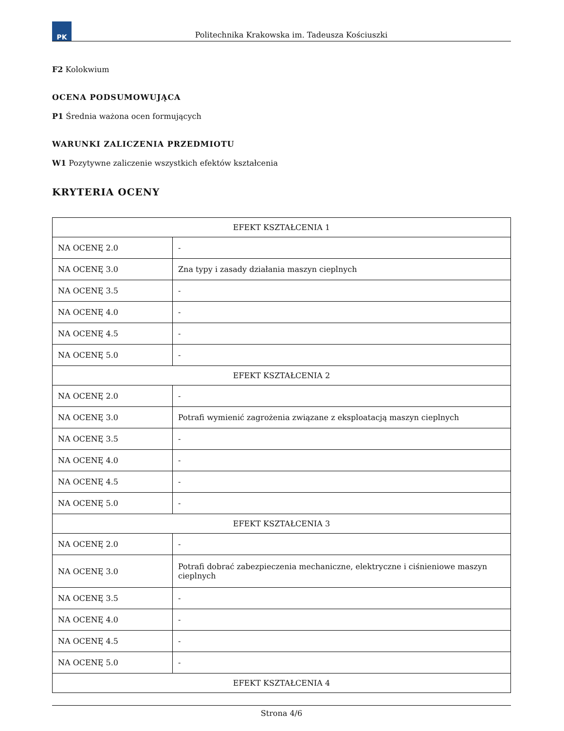PK
Politechnika Krakowska im. Tadeusza Kościuszki
F2 Kolokwium
OCENA PODSUMOWUJĄCA
P1 Średnia ważona ocen formujących
WARUNKI ZALICZENIA PRZEDMIOTU
W1 Pozytywne zaliczenie wszystkich efektów kształcenia
KRYTERIA OCENY
| EFEKT KSZTAŁCENIA 1 | |
| --- | --- |
| NA OCENĘ 2.0 | - |
| NA OCENĘ 3.0 | Zna typy i zasady działania maszyn cieplnych |
| NA OCENĘ 3.5 | - |
| NA OCENĘ 4.0 | - |
| NA OCENĘ 4.5 | - |
| NA OCENĘ 5.0 | - |
| EFEKT KSZTAŁCENIA 2 | |
| NA OCENĘ 2.0 | - |
| NA OCENĘ 3.0 | Potrafi wymienić zagrożenia związane z eksploatacją maszyn cieplnych |
| NA OCENĘ 3.5 | - |
| NA OCENĘ 4.0 | - |
| NA OCENĘ 4.5 | - |
| NA OCENĘ 5.0 | - |
| EFEKT KSZTAŁCENIA 3 | |
| NA OCENĘ 2.0 | - |
| NA OCENĘ 3.0 | Potrafi dobrać zabezpieczenia mechaniczne, elektryczne i ciśnieniowe maszyn cieplnych |
| NA OCENĘ 3.5 | - |
| NA OCENĘ 4.0 | - |
| NA OCENĘ 4.5 | - |
| NA OCENĘ 5.0 | - |
| EFEKT KSZTAŁCENIA 4 | |
Strona 4/6